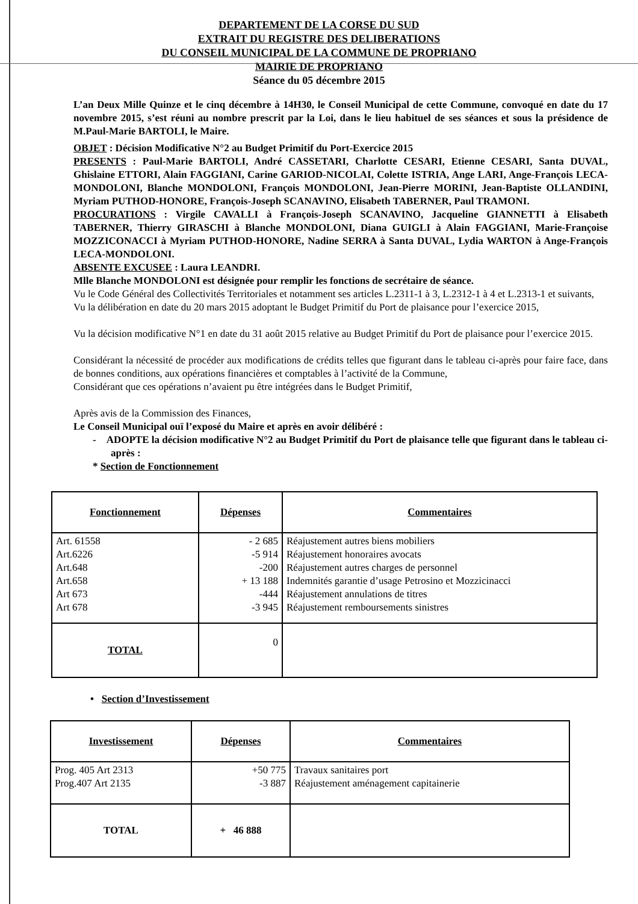DEPARTEMENT DE LA CORSE DU SUD
EXTRAIT DU REGISTRE DES DELIBERATIONS
DU CONSEIL MUNICIPAL DE LA COMMUNE DE PROPRIANO
MAIRIE DE PROPRIANO
Séance du 05 décembre 2015
L’an Deux Mille Quinze et le cinq décembre à 14H30, le Conseil Municipal de cette Commune, convoqué en date du 17 novembre 2015, s’est réuni au nombre prescrit par la Loi, dans le lieu habituel de ses séances et sous la présidence de M.Paul-Marie BARTOLI, le Maire.
OBJET : Décision Modificative N°2 au Budget Primitif du Port-Exercice 2015
PRESENTS : Paul-Marie BARTOLI, André CASSETARI, Charlotte CESARI, Etienne CESARI, Santa DUVAL, Ghislaine ETTORI, Alain FAGGIANI, Carine GARIOD-NICOLAI, Colette ISTRIA, Ange LARI, Ange-François LECA-MONDOLONI, Blanche MONDOLONI, François MONDOLONI, Jean-Pierre MORINI, Jean-Baptiste OLLANDINI, Myriam PUTHOD-HONORE, François-Joseph SCANAVINO, Elisabeth TABERNER, Paul TRAMONI.
PROCURATIONS : Virgile CAVALLI à François-Joseph SCANAVINO, Jacqueline GIANNETTI à Elisabeth TABERNER, Thierry GIRASCHI à Blanche MONDOLONI, Diana GUIGLI à Alain FAGGIANI, Marie-Françoise MOZZICONACCI à Myriam PUTHOD-HONORE, Nadine SERRA à Santa DUVAL, Lydia WARTON à Ange-François LECA-MONDOLONI.
ABSENTE EXCUSEE : Laura LEANDRI.
Mlle Blanche MONDOLONI est désignée pour remplir les fonctions de secrétaire de séance.
Vu le Code Général des Collectivités Territoriales et notamment ses articles L.2311-1 à 3, L.2312-1 à 4 et L.2313-1 et suivants,
Vu la délibération en date du 20 mars 2015 adoptant le Budget Primitif du Port de plaisance pour l’exercice 2015,
Vu la décision modificative N°1 en date du 31 août 2015 relative au Budget Primitif du Port de plaisance pour l’exercice 2015.
Considérant la nécessité de procéder aux modifications de crédits telles que figurant dans le tableau ci-après pour faire face, dans de bonnes conditions, aux opérations financières et comptables à l’activité de la Commune,
Considérant que ces opérations n’avaient pu être intégrées dans le Budget Primitif,
Après avis de la Commission des Finances,
Le Conseil Municipal ouï l’exposé du Maire et après en avoir délibéré :
- ADOPTE la décision modificative N°2 au Budget Primitif du Port de plaisance telle que figurant dans le tableau ci-après :
* Section de Fonctionnement
| Fonctionnement | Dépenses | Commentaires |
| --- | --- | --- |
| Art. 61558 Art.6226 Art.648 Art.658 Art 673 Art 678 | - 2 685 -5 914 -200 + 13 188 -444 -3 945 | Réajustement autres biens mobiliers Réajustement honoraires avocats Réajustement autres charges de personnel Indemnités garantie d’usage Petrosino et Mozzicinacci Réajustement annulations de titres Réajustement remboursements sinistres |
| TOTAL | 0 | |
• Section d’Investissement
| Investissement | Dépenses | Commentaires |
| --- | --- | --- |
| Prog. 405 Art 2313 Prog.407 Art 2135 | +50 775 -3 887 | Travaux sanitaires port Réajustement aménagement capitainerie |
| TOTAL | + 46 888 | |